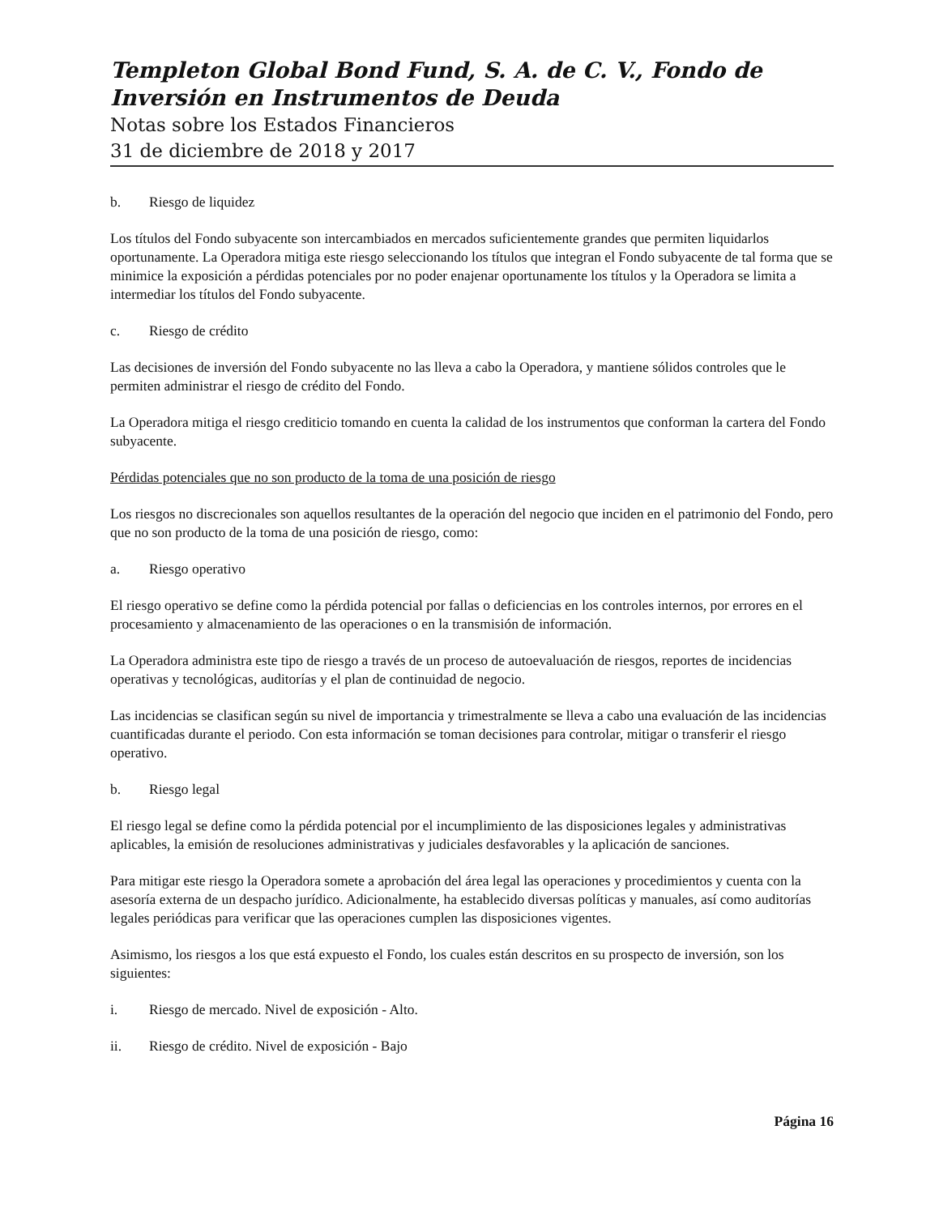Templeton Global Bond Fund, S. A. de C. V., Fondo de Inversión en Instrumentos de Deuda
Notas sobre los Estados Financieros
31 de diciembre de 2018 y 2017
b. Riesgo de liquidez
Los títulos del Fondo subyacente son intercambiados en mercados suficientemente grandes que permiten liquidarlos oportunamente. La Operadora mitiga este riesgo seleccionando los títulos que integran el Fondo subyacente de tal forma que se minimice la exposición a pérdidas potenciales por no poder enajenar oportunamente los títulos y la Operadora se limita a intermediar los títulos del Fondo subyacente.
c. Riesgo de crédito
Las decisiones de inversión del Fondo subyacente no las lleva a cabo la Operadora, y mantiene sólidos controles que le permiten administrar el riesgo de crédito del Fondo.
La Operadora mitiga el riesgo crediticio tomando en cuenta la calidad de los instrumentos que conforman la cartera del Fondo subyacente.
Pérdidas potenciales que no son producto de la toma de una posición de riesgo
Los riesgos no discrecionales son aquellos resultantes de la operación del negocio que inciden en el patrimonio del Fondo, pero que no son producto de la toma de una posición de riesgo, como:
a. Riesgo operativo
El riesgo operativo se define como la pérdida potencial por fallas o deficiencias en los controles internos, por errores en el procesamiento y almacenamiento de las operaciones o en la transmisión de información.
La Operadora administra este tipo de riesgo a través de un proceso de autoevaluación de riesgos, reportes de incidencias operativas y tecnológicas, auditorías y el plan de continuidad de negocio.
Las incidencias se clasifican según su nivel de importancia y trimestralmente se lleva a cabo una evaluación de las incidencias cuantificadas durante el periodo. Con esta información se toman decisiones para controlar, mitigar o transferir el riesgo operativo.
b. Riesgo legal
El riesgo legal se define como la pérdida potencial por el incumplimiento de las disposiciones legales y administrativas aplicables, la emisión de resoluciones administrativas y judiciales desfavorables y la aplicación de sanciones.
Para mitigar este riesgo la Operadora somete a aprobación del área legal las operaciones y procedimientos y cuenta con la asesoría externa de un despacho jurídico. Adicionalmente, ha establecido diversas políticas y manuales, así como auditorías legales periódicas para verificar que las operaciones cumplen las disposiciones vigentes.
Asimismo, los riesgos a los que está expuesto el Fondo, los cuales están descritos en su prospecto de inversión, son los siguientes:
i. Riesgo de mercado. Nivel de exposición - Alto.
ii. Riesgo de crédito. Nivel de exposición - Bajo
Página 16